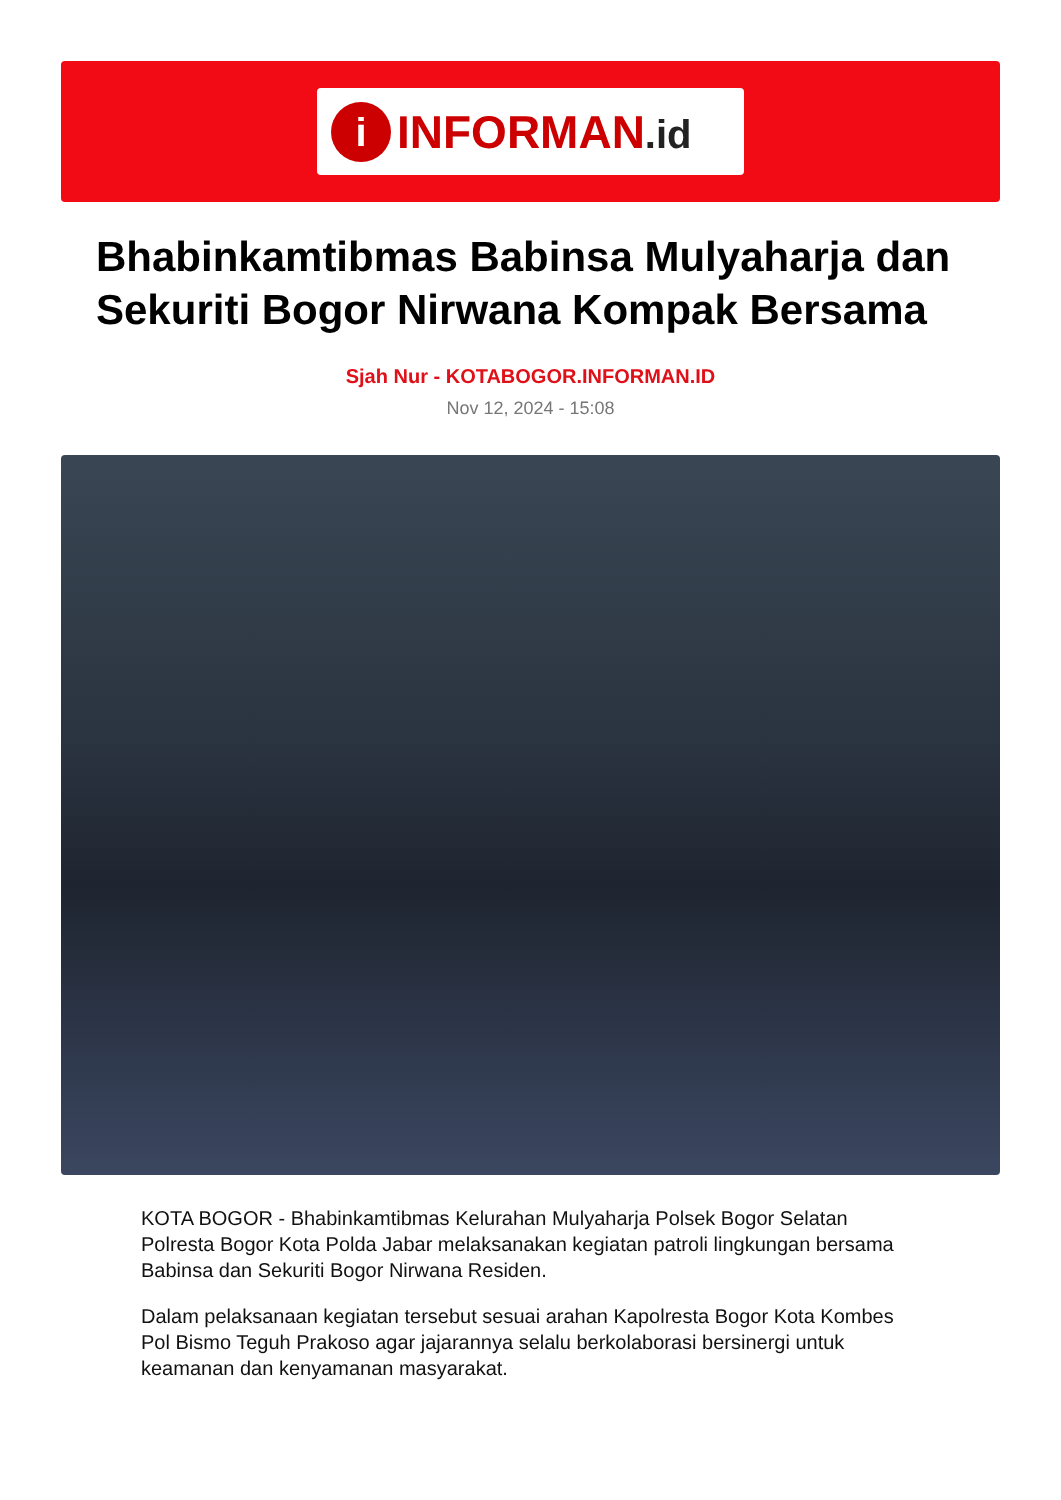i
INFORMAN.id
Bhabinkamtibmas Babinsa Mulyaharja dan Sekuriti Bogor Nirwana Kompak Bersama
Sjah Nur - KOTABOGOR.INFORMAN.ID
Nov 12, 2024 - 15:08
KOTA BOGOR - Bhabinkamtibmas Kelurahan Mulyaharja Polsek Bogor Selatan Polresta Bogor Kota Polda Jabar melaksanakan kegiatan patroli lingkungan bersama Babinsa dan Sekuriti Bogor Nirwana Residen.
Dalam pelaksanaan kegiatan tersebut sesuai arahan Kapolresta Bogor Kota Kombes Pol Bismo Teguh Prakoso agar jajarannya selalu berkolaborasi bersinergi untuk keamanan dan kenyamanan masyarakat.